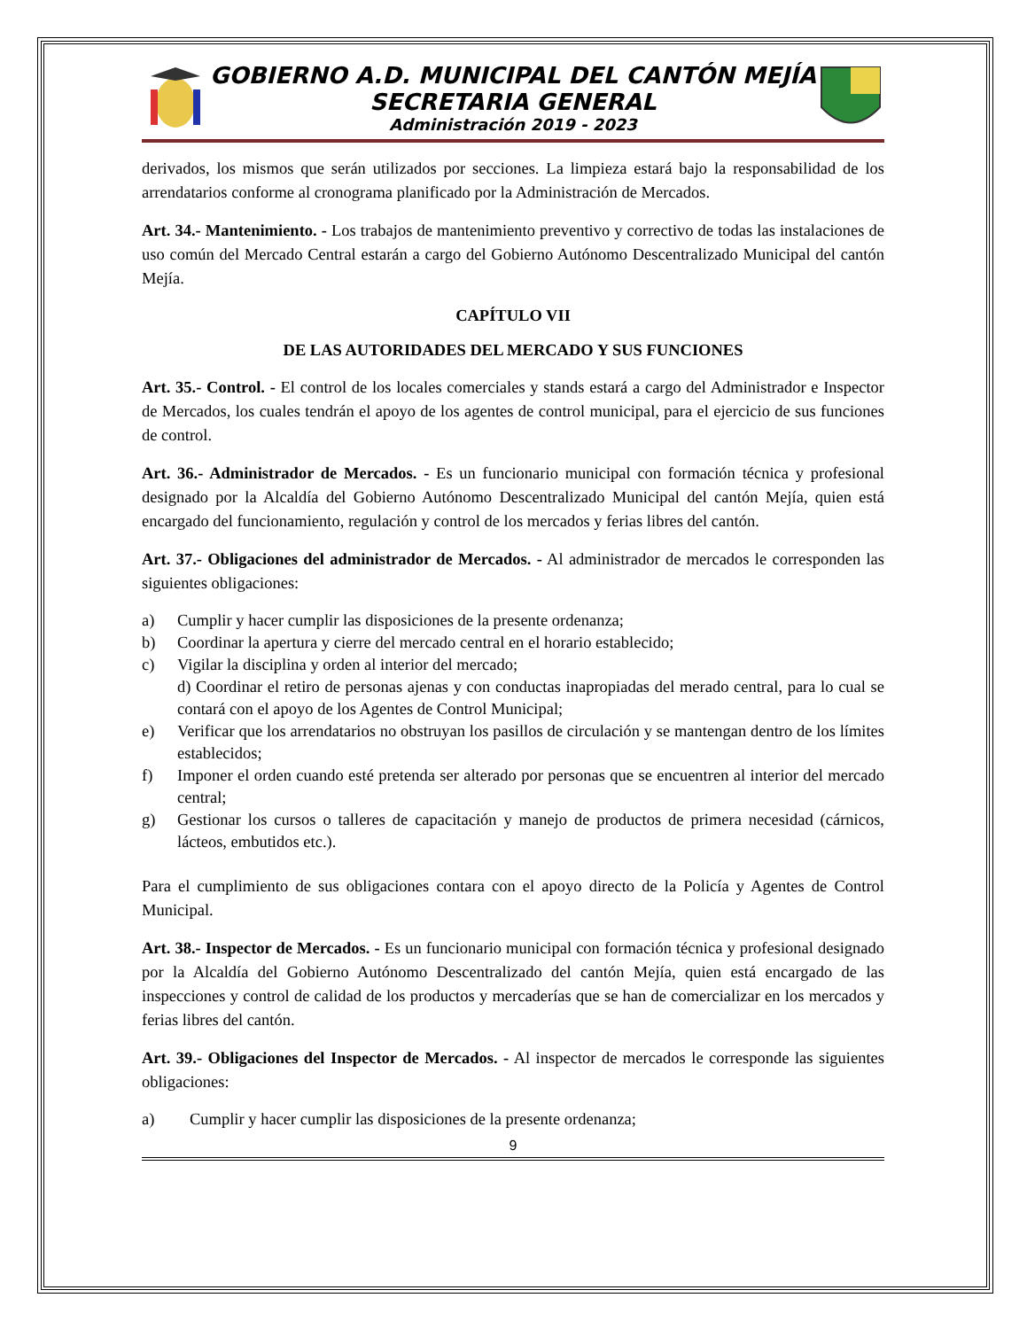GOBIERNO A.D. MUNICIPAL DEL CANTÓN MEJÍA
SECRETARIA GENERAL
Administración 2019 - 2023
derivados, los mismos que serán utilizados por secciones. La limpieza estará bajo la responsabilidad de los arrendatarios conforme al cronograma planificado por la Administración de Mercados.
Art. 34.- Mantenimiento. - Los trabajos de mantenimiento preventivo y correctivo de todas las instalaciones de uso común del Mercado Central estarán a cargo del Gobierno Autónomo Descentralizado Municipal del cantón Mejía.
CAPÍTULO VII
DE LAS AUTORIDADES DEL MERCADO Y SUS FUNCIONES
Art. 35.- Control. - El control de los locales comerciales y stands estará a cargo del Administrador e Inspector de Mercados, los cuales tendrán el apoyo de los agentes de control municipal, para el ejercicio de sus funciones de control.
Art. 36.- Administrador de Mercados. - Es un funcionario municipal con formación técnica y profesional designado por la Alcaldía del Gobierno Autónomo Descentralizado Municipal del cantón Mejía, quien está encargado del funcionamiento, regulación y control de los mercados y ferias libres del cantón.
Art. 37.- Obligaciones del administrador de Mercados. - Al administrador de mercados le corresponden las siguientes obligaciones:
a) Cumplir y hacer cumplir las disposiciones de la presente ordenanza;
b) Coordinar la apertura y cierre del mercado central en el horario establecido;
c) Vigilar la disciplina y orden al interior del mercado;
d) Coordinar el retiro de personas ajenas y con conductas inapropiadas del merado central, para lo cual se contará con el apoyo de los Agentes de Control Municipal;
e) Verificar que los arrendatarios no obstruyan los pasillos de circulación y se mantengan dentro de los límites establecidos;
f) Imponer el orden cuando esté pretenda ser alterado por personas que se encuentren al interior del mercado central;
g) Gestionar los cursos o talleres de capacitación y manejo de productos de primera necesidad (cárnicos, lácteos, embutidos etc.).
Para el cumplimiento de sus obligaciones contara con el apoyo directo de la Policía y Agentes de Control Municipal.
Art. 38.- Inspector de Mercados. - Es un funcionario municipal con formación técnica y profesional designado por la Alcaldía del Gobierno Autónomo Descentralizado del cantón Mejía, quien está encargado de las inspecciones y control de calidad de los productos y mercaderías que se han de comercializar en los mercados y ferias libres del cantón.
Art. 39.- Obligaciones del Inspector de Mercados. - Al inspector de mercados le corresponde las siguientes obligaciones:
a) Cumplir y hacer cumplir las disposiciones de la presente ordenanza;
9